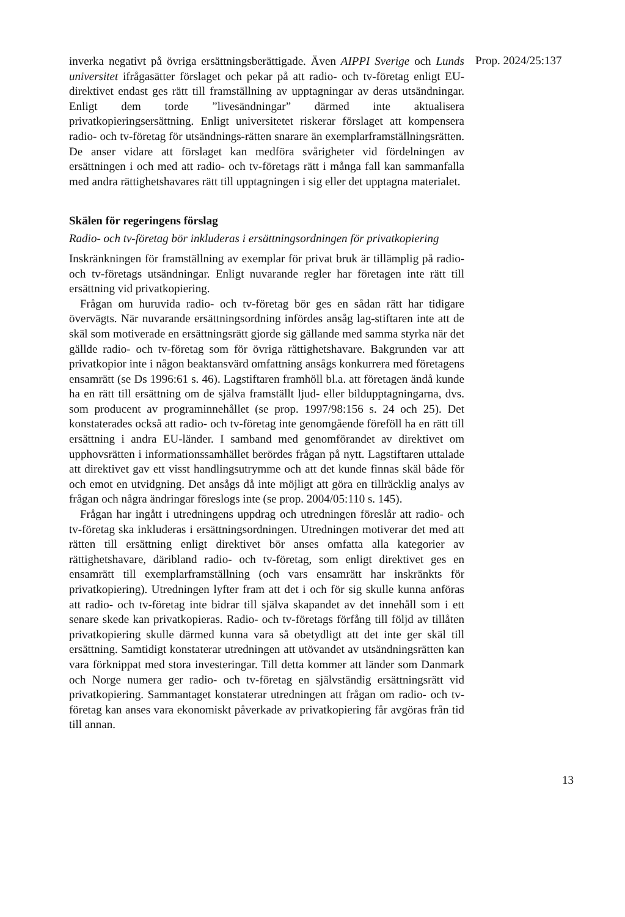inverka negativt på övriga ersättningsberättigade. Även AIPPI Sverige och Lunds universitet ifrågasätter förslaget och pekar på att radio- och tv-företag enligt EU-direktivet endast ges rätt till framställning av upptagningar av deras utsändningar. Enligt dem torde ”livesändningar” därmed inte aktualisera privatkopieringsersättning. Enligt universitetet riskerar förslaget att kompensera radio- och tv-företag för utsändnings-rätten snarare än exemplarframställningsrätten. De anser vidare att förslaget kan medföra svårigheter vid fördelningen av ersättningen i och med att radio- och tv-företags rätt i många fall kan sammanfalla med andra rättighetshavares rätt till upptagningen i sig eller det upptagna materialet.
Skälen för regeringens förslag
Radio- och tv-företag bör inkluderas i ersättningsordningen för privatkopiering
Inskränkningen för framställning av exemplar för privat bruk är tillämplig på radio- och tv-företags utsändningar. Enligt nuvarande regler har företagen inte rätt till ersättning vid privatkopiering.
Frågan om huruvida radio- och tv-företag bör ges en sådan rätt har tidigare övervägts. När nuvarande ersättningsordning infördes ansåg lag-stiftaren inte att de skäl som motiverade en ersättningsrätt gjorde sig gällande med samma styrka när det gällde radio- och tv-företag som för övriga rättighetshavare. Bakgrunden var att privatkopior inte i någon beaktansvärd omfattning ansågs konkurrera med företagens ensamrätt (se Ds 1996:61 s. 46). Lagstiftaren framhöll bl.a. att företagen ändå kunde ha en rätt till ersättning om de själva framställt ljud- eller bildupptagningarna, dvs. som producent av programinnehållet (se prop. 1997/98:156 s. 24 och 25). Det konstaterades också att radio- och tv-företag inte genomgående föreföll ha en rätt till ersättning i andra EU-länder. I samband med genomförandet av direktivet om upphovsrätten i informationssamhället berördes frågan på nytt. Lagstiftaren uttalade att direktivet gav ett visst handlingsutrymme och att det kunde finnas skäl både för och emot en utvidgning. Det ansågs då inte möjligt att göra en tillräcklig analys av frågan och några ändringar föreslogs inte (se prop. 2004/05:110 s. 145).
Frågan har ingått i utredningens uppdrag och utredningen föreslår att radio- och tv-företag ska inkluderas i ersättningsordningen. Utredningen motiverar det med att rätten till ersättning enligt direktivet bör anses omfatta alla kategorier av rättighetshavare, däribland radio- och tv-företag, som enligt direktivet ges en ensamrätt till exemplarframställning (och vars ensamrätt har inskränkts för privatkopiering). Utredningen lyfter fram att det i och för sig skulle kunna anföras att radio- och tv-företag inte bidrar till själva skapandet av det innehåll som i ett senare skede kan privatkopieras. Radio- och tv-företags förfång till följd av tillåten privatkopiering skulle därmed kunna vara så obetydligt att det inte ger skäl till ersättning. Samtidigt konstaterar utredningen att utövandet av utsändningsrätten kan vara förknippat med stora investeringar. Till detta kommer att länder som Danmark och Norge numera ger radio- och tv-företag en självständig ersättningsrätt vid privatkopiering. Sammantaget konstaterar utredningen att frågan om radio- och tv-företag kan anses vara ekonomiskt påverkade av privatkopiering får avgöras från tid till annan.
Prop. 2024/25:137
13